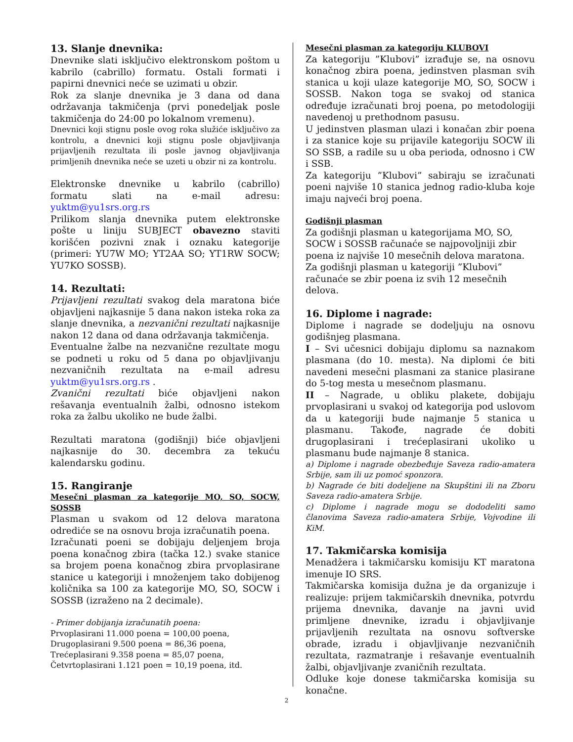13. Slanje dnevnika:
Dnevnike slati isključivo elektronskom poštom u kabrilo (cabrillo) formatu. Ostali formati i papirni dnevnici neće se uzimati u obzir.
Rok za slanje dnevnika je 3 dana od dana održavanja takmičenja (prvi ponedeljak posle takmičenja do 24:00 po lokalnom vremenu).
Dnevnici koji stignu posle ovog roka služiće isključivo za kontrolu, a dnevnici koji stignu posle objavljivanja prijavljenih rezultata ili posle javnog objavljivanja primljenih dnevnika neće se uzeti u obzir ni za kontrolu.
Elektronske dnevnike u kabrilo (cabrillo) formatu slati na e-mail adresu: yuktm@yu1srs.org.rs
Prilikom slanja dnevnika putem elektronske pošte u liniju SUBJECT obavezno staviti korišćen pozivni znak i oznaku kategorije (primeri: YU7W MO; YT2AA SO; YT1RW SOCW; YU7KO SOSSB).
14. Rezultati:
Prijavljeni rezultati svakog dela maratona biće objavljeni najkasnije 5 dana nakon isteka roka za slanje dnevnika, a nezvanični rezultati najkasnije nakon 12 dana od dana održavanja takmičenja.
Eventualne žalbe na nezvanične rezultate mogu se podneti u roku od 5 dana po objavljivanju nezvaničnih rezultata na e-mail adresu yuktm@yu1srs.org.rs .
Zvanični rezultati biće objavljeni nakon rešavanja eventualnih žalbi, odnosno istekom roka za žalbu ukoliko ne bude žalbi.
Rezultati maratona (godišnji) biće objavljeni najkasnije do 30. decembra za tekuću kalendarsku godinu.
15. Rangiranje
Mesečni plasman za kategorije MO, SO, SOCW, SOSSB
Plasman u svakom od 12 delova maratona odrediće se na osnovu broja izračunatih poena.
Izračunati poeni se dobijaju deljenjem broja poena konačnog zbira (tačka 12.) svake stanice sa brojem poena konačnog zbira prvoplasirane stanice u kategoriji i množenjem tako dobijenog količnika sa 100 za kategorije MO, SO, SOCW i SOSSB (izraženo na 2 decimale).
- Primer dobijanja izračunatih poena:
Prvoplasirani 11.000 poena = 100,00 poena,
Drugoplasirani 9.500 poena = 86,36 poena,
Trećeplasirani 9.358 poena = 85,07 poena,
Četvrtoplasirani 1.121 poen = 10,19 poena, itd.
Mesečni plasman za kategoriju KLUBOVI
Za kategoriju ”Klubovi” izrađuje se, na osnovu konačnog zbira poena, jedinstven plasman svih stanica u koji ulaze kategorije MO, SO, SOCW i SOSSB. Nakon toga se svakoj od stanica određuje izračunati broj poena, po metodologiji navedenoj u prethodnom pasusu.
U jedinstven plasman ulazi i konačan zbir poena i za stanice koje su prijavile kategoriju SOCW ili SO SSB, a radile su u oba perioda, odnosno i CW i SSB.
Za kategoriju ”Klubovi” sabiraju se izračunati poeni najviše 10 stanica jednog radio-kluba koje imaju najveći broj poena.
Godišnji plasman
Za godišnji plasman u kategorijama MO, SO, SOCW i SOSSB računaće se najpovoljniji zbir poena iz najviše 10 mesečnih delova maratona.
Za godišnji plasman u kategoriji ”Klubovi” računaće se zbir poena iz svih 12 mesečnih delova.
16. Diplome i nagrade:
Diplome i nagrade se dodeljuju na osnovu godišnjeg plasmana.
I – Svi učesnici dobijaju diplomu sa naznakom plasmana (do 10. mesta). Na diplomi će biti navedeni mesečni plasmani za stanice plasirane do 5-tog mesta u mesečnom plasmanu.
II – Nagrade, u obliku plakete, dobijaju prvoplasirani u svakoj od kategorija pod uslovom da u kategoriji bude najmanje 5 stanica u plasmanu. Takođe, nagrade će dobiti drugoplasirani i trećeplasirani ukoliko u plasmanu bude najmanje 8 stanica.
a) Diplome i nagrade obezbeđuje Saveza radio-amatera Srbije, sam ili uz pomoć sponzora.
b) Nagrade će biti dodeljene na Skupštini ili na Zboru Saveza radio-amatera Srbije.
c) Diplome i nagrade mogu se dododeliti samo članovima Saveza radio-amatera Srbije, Vojvodine ili KiM.
17. Takmičarska komisija
Menadžera i takmičarsku komisiju KT maratona imenuje IO SRS.
Takmičarska komisija dužna je da organizuje i realizuje: prijem takmičarskih dnevnika, potvrdu prijema dnevnika, davanje na javni uvid primljene dnevnike, izradu i objavljivanje prijavljenih rezultata na osnovu softverske obrade, izradu i objavljivanje nezvaničnih rezultata, razmatranje i rešavanje eventualnih žalbi, objavljivanje zvaničnih rezultata.
Odluke koje donese takmičarska komisija su konačne.
2